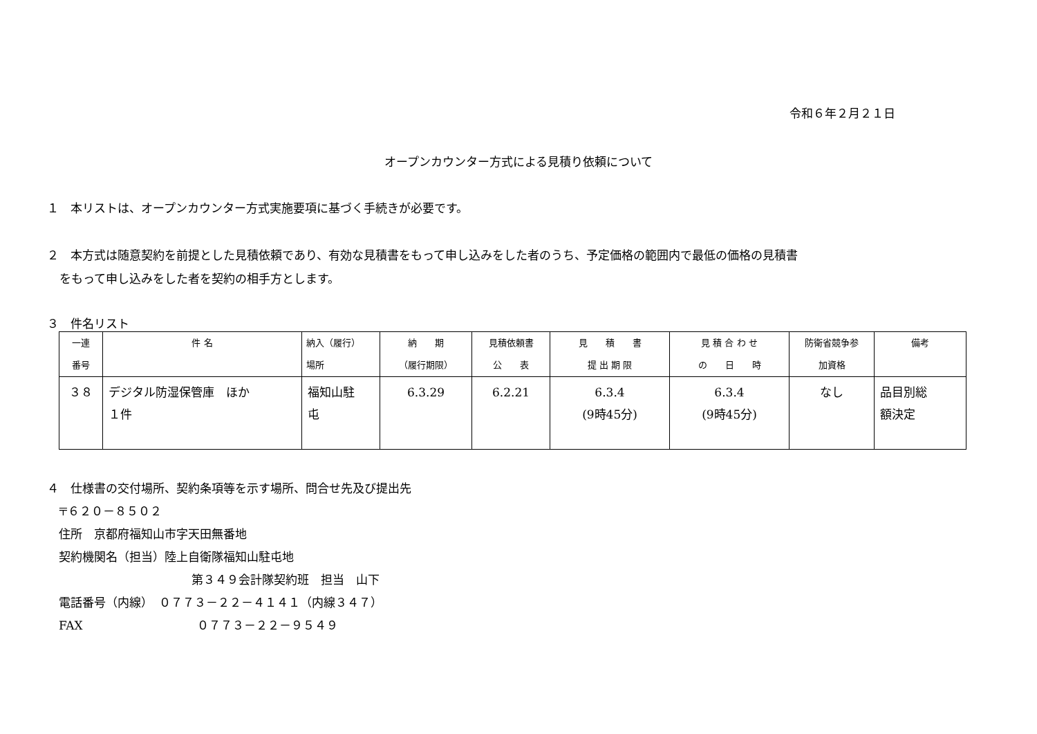令和６年２月２１日
オープンカウンター方式による見積り依頼について
１　本リストは、オープンカウンター方式実施要項に基づく手続きが必要です。
２　本方式は随意契約を前提とした見積依頼であり、有効な見積書をもって申し込みをした者のうち、予定価格の範囲内で最低の価格の見積書
をもって申し込みをした者を契約の相手方とします。
３　件名リスト
| 一連 番号 | 件 名 | 納入（履行） 場所 | 納 期 （履行期限） | 見積依頼書 公 表 | 見 積 書 提 出 期 限 | 見 積 合 わ せ の 日 時 | 防衛省競争参 加資格 | 備考 |
| --- | --- | --- | --- | --- | --- | --- | --- | --- |
| ３８ | デジタル防湿保管庫 ほか １件 | 福知山駐 屯 | 6.3.29 | 6.2.21 | 6.3.4 (9時45分) | 6.3.4 (9時45分) | なし | 品目別総 額決定 |
４　仕様書の交付場所、契約条項等を示す場所、問合せ先及び提出先
〒６２０－８５０２
住所　京都府福知山市字天田無番地
契約機関名（担当）陸上自衛隊福知山駐屯地
第３４９会計隊契約班　担当　山下
電話番号（内線）　０７７３－２２－４１４１（内線３４７）
FAX ０７７３－２２－９５４９